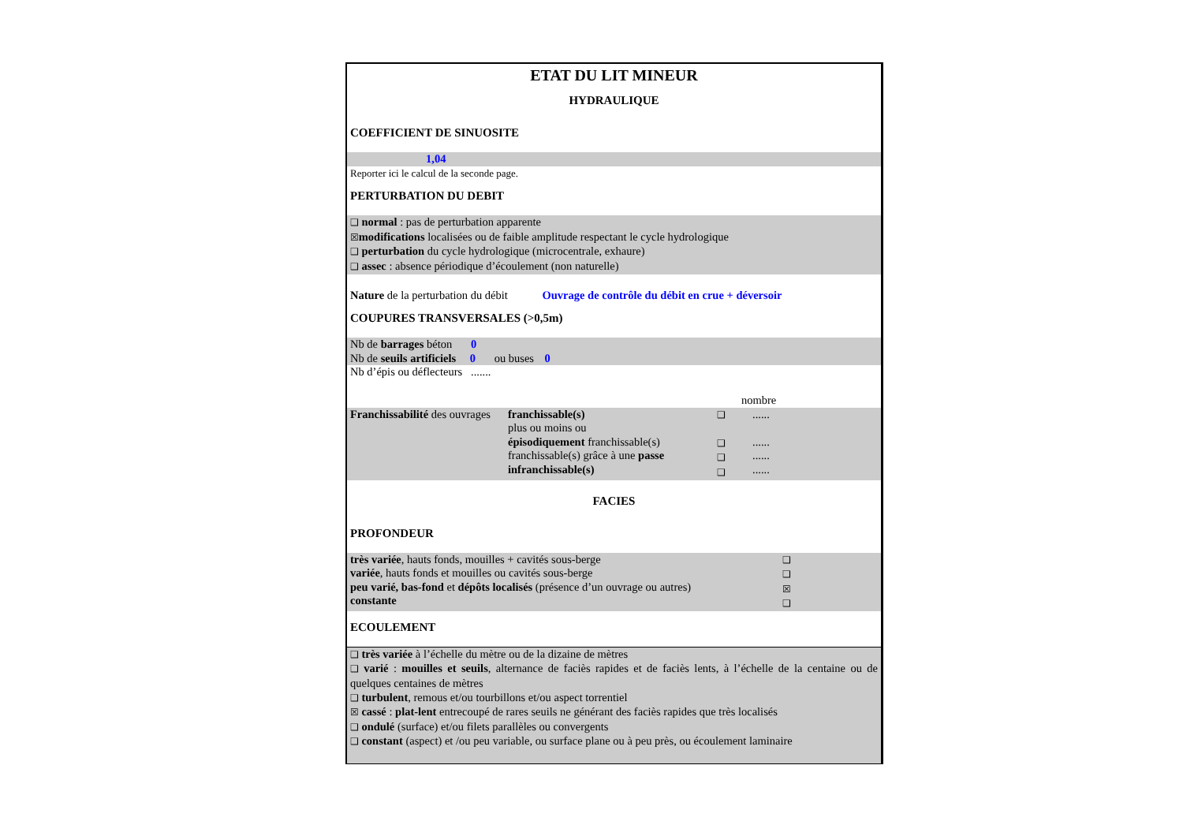ETAT DU LIT MINEUR
HYDRAULIQUE
COEFFICIENT DE SINUOSITE
1,04
Reporter ici le calcul de la seconde page.
PERTURBATION DU DEBIT
❑ normal : pas de perturbation apparente
☒modifications localisées ou de faible amplitude respectant le cycle hydrologique
❑ perturbation du cycle hydrologique (microcentrale, exhaure)
❑ assec : absence périodique d’écoulement (non naturelle)
Nature de la perturbation du débit Ouvrage de contrôle du débit en crue + déversoir
COUPURES TRANSVERSALES (>0,5m)
Nb de barrages béton 0
Nb de seuils artificiels 0 ou buses 0
Nb d’épis ou déflecteurs .......
nombre
Franchissabilité des ouvrages
franchissable(s)
plus ou moins ou
épisodiquement franchissable(s)
franchissable(s) grâce à une passe
infranchissable(s)
❑
❑
❑
❑
......
......
......
......
FACIES
PROFONDEUR
très variée, hauts fonds, mouilles + cavités sous-berge
variée, hauts fonds et mouilles ou cavités sous-berge
peu varié, bas-fond et dépôts localisés (présence d’un ouvrage ou autres)
constante
❑
❑
☒
❑
ECOULEMENT
❑ très variée à l’échelle du mètre ou de la dizaine de mètres
❑ varié : mouilles et seuils, alternance de faciès rapides et de faciès lents, à l’échelle de la centaine ou de quelques centaines de mètres
❑ turbulent, remous et/ou tourbillons et/ou aspect torrentiel
☒ cassé : plat-lent entrecoupé de rares seuils ne générant des faciès rapides que très localisés
❑ ondulé (surface) et/ou filets parallèles ou convergents
❑ constant (aspect) et /ou peu variable, ou surface plane ou à peu près, ou écoulement laminaire